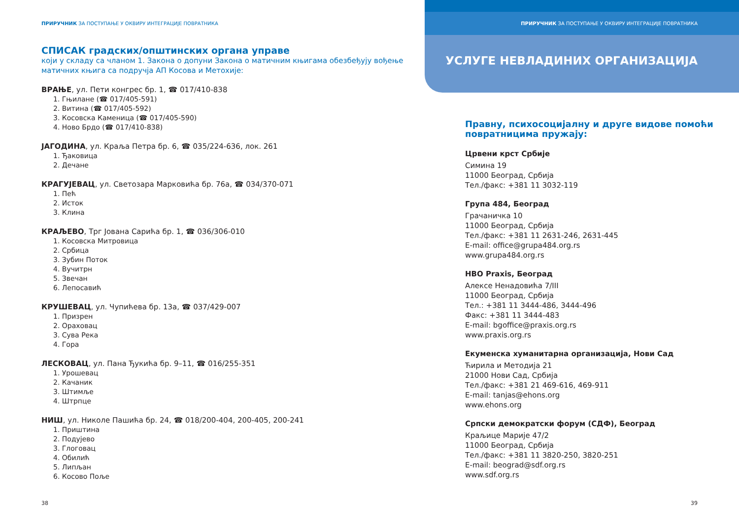ПРИРУЧНИК ЗА ПОСТУПАЊЕ У ОКВИРУ ИНТЕГРАЦИЈЕ ПОВРАТНИКА
СПИСАК градских/општинских органа управе
који у складу са чланом 1. Закона о допуни Закона о матичним књигама обезбеђују вођење матичних књига са подручја АП Косова и Метохије:
ВРАЊЕ, ул. Пети конгрес бр. 1, ☎ 017/410-838
1. Гњилане (☎ 017/405-591)
2. Витина (☎ 017/405-592)
3. Косовска Каменица (☎ 017/405-590)
4. Ново Брдо (☎ 017/410-838)
ЈАГОДИНА, ул. Краља Петра бр. 6, ☎ 035/224-636, лок. 261
1. Ђаковица
2. Дечане
КРАГУЈЕВАЦ, ул. Светозара Марковића бр. 76а, ☎ 034/370-071
1. Пећ
2. Исток
3. Клина
КРАЉЕВО, Трг Јована Сарића бр. 1, ☎ 036/306-010
1. Косовска Митровица
2. Србица
3. Зубин Поток
4. Вучитрн
5. Звечан
6. Лепосавић
КРУШЕВАЦ, ул. Чупићева бр. 13а, ☎ 037/429-007
1. Призрен
2. Ораховац
3. Сува Река
4. Гора
ЛЕСКОВАЦ, ул. Пана Ђукића бр. 9–11, ☎ 016/255-351
1. Урошевац
2. Качаник
3. Штимље
4. Штрпце
НИШ, ул. Николе Пашића бр. 24, ☎ 018/200-404, 200-405, 200-241
1. Приштина
2. Подујево
3. Глоговац
4. Обилић
5. Липљан
6. Косово Поље
38
ПРИРУЧНИК ЗА ПОСТУПАЊЕ У ОКВИРУ ИНТЕГРАЦИЈЕ ПОВРАТНИКА
УСЛУГЕ НЕВЛАДИНИХ ОРГАНИЗАЦИЈА
Правну, психосоцијалну и друге видове помоћи повратницима пружају:
Црвени крст Србије
Симина 19
11000 Београд, Србија
Тел./факс: +381 11 3032-119
Група 484, Београд
Грачаничка 10
11000 Београд, Србија
Тел./факс: +381 11 2631-246, 2631-445
E-mail: office@grupa484.org.rs
www.grupa484.org.rs
НВО Praxis, Београд
Алексе Ненадовића 7/III
11000 Београд, Србија
Тел.: +381 11 3444-486, 3444-496
Факс: +381 11 3444-483
E-mail: bgoffice@praxis.org.rs
www.praxis.org.rs
Екуменска хуманитарна организација, Нови Сад
Ћирила и Методија 21
21000 Нови Сад, Србија
Тел./факс: +381 21 469-616, 469-911
E-mail: tanjas@ehons.org
www.ehons.org
Српски демократски форум (СДФ), Београд
Краљице Марије 47/2
11000 Београд, Србија
Тел./факс: +381 11 3820-250, 3820-251
E-mail: beograd@sdf.org.rs
www.sdf.org.rs
39